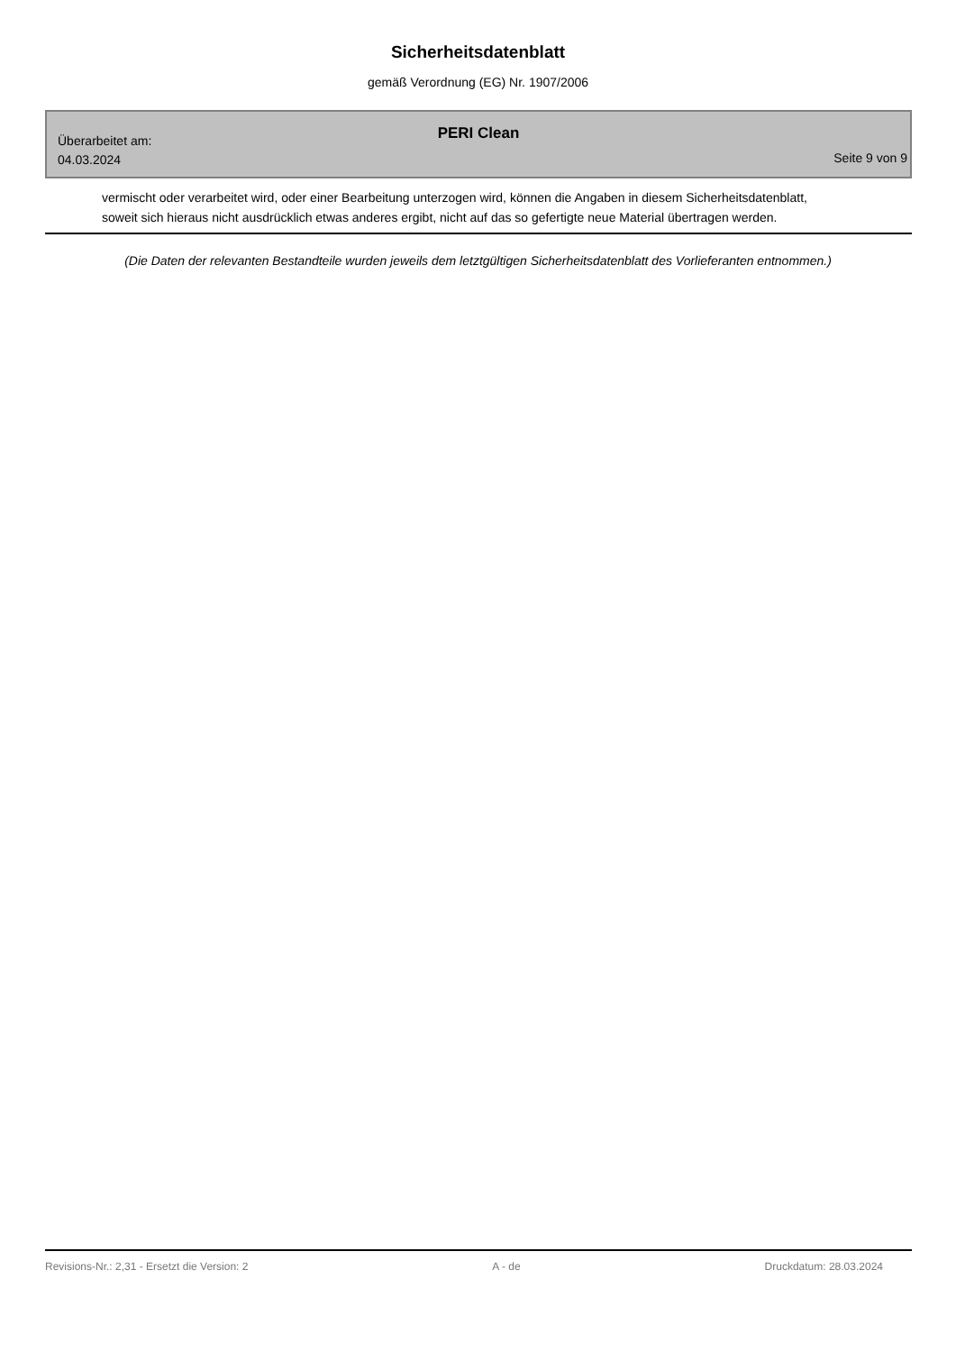Sicherheitsdatenblatt
gemäß Verordnung (EG) Nr. 1907/2006
PERI Clean
Überarbeitet am:
04.03.2024
Seite 9 von 9
vermischt oder verarbeitet wird, oder einer Bearbeitung unterzogen wird, können die Angaben in diesem Sicherheitsdatenblatt, soweit sich hieraus nicht ausdrücklich etwas anderes ergibt, nicht auf das so gefertigte neue Material übertragen werden.
(Die Daten der relevanten Bestandteile wurden jeweils dem letztgültigen Sicherheitsdatenblatt des Vorlieferanten entnommen.)
Revisions-Nr.: 2,31 - Ersetzt die Version: 2 A - de Druckdatum: 28.03.2024